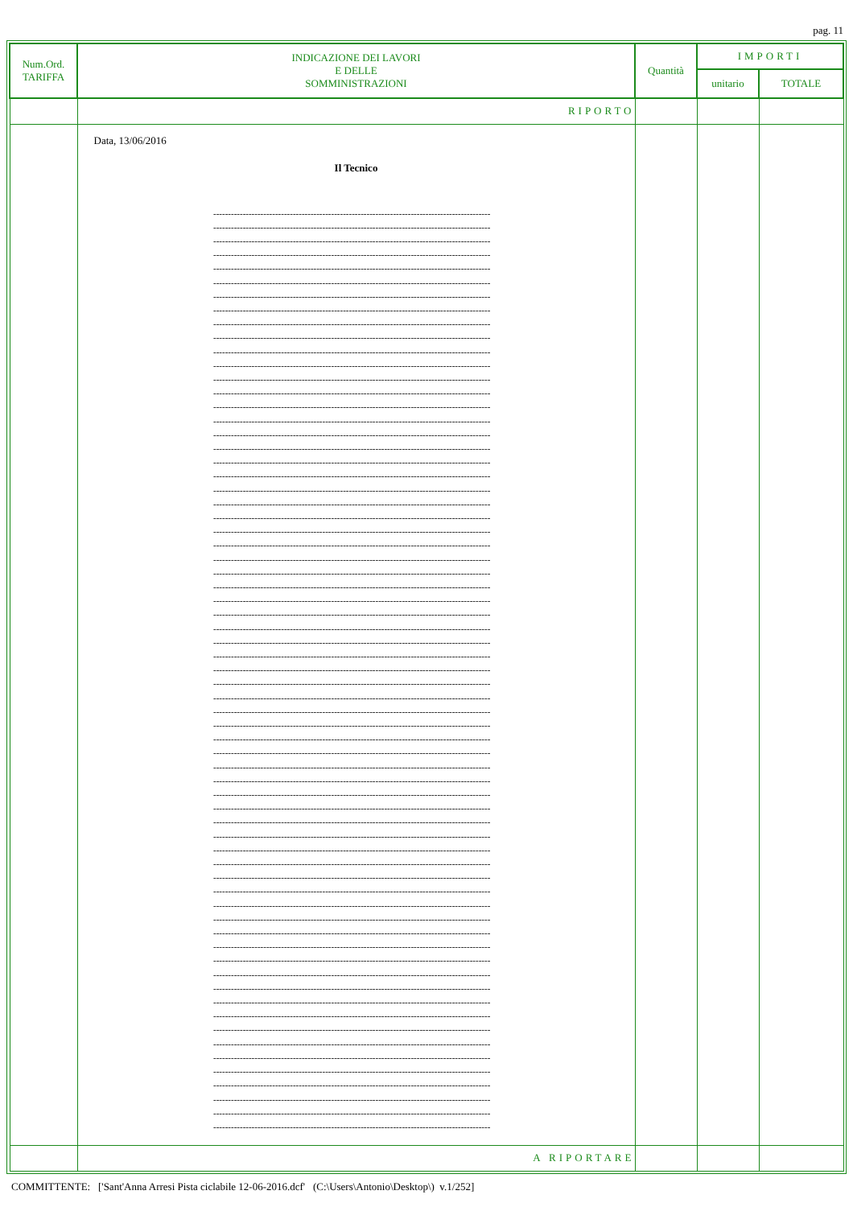pag. 11
| Num.Ord. TARIFFA | INDICAZIONE DEI LAVORI E DELLE SOMMINISTRAZIONI | Quantità | IMPORTI | |
| --- | --- | --- | --- | --- |
| | | | unitario | TOTALE |
| | RIPORTO | | | |
| | Data, 13/06/2016 Il Tecnico ---------------------------------------------------------------------------------------------- ---------------------------------------------------------------------------------------------- ---------------------------------------------------------------------------------------------- ---------------------------------------------------------------------------------------------- ---------------------------------------------------------------------------------------------- ---------------------------------------------------------------------------------------------- ---------------------------------------------------------------------------------------------- ---------------------------------------------------------------------------------------------- ---------------------------------------------------------------------------------------------- ---------------------------------------------------------------------------------------------- ---------------------------------------------------------------------------------------------- ---------------------------------------------------------------------------------------------- ---------------------------------------------------------------------------------------------- ---------------------------------------------------------------------------------------------- ---------------------------------------------------------------------------------------------- ---------------------------------------------------------------------------------------------- ---------------------------------------------------------------------------------------------- ---------------------------------------------------------------------------------------------- ---------------------------------------------------------------------------------------------- ---------------------------------------------------------------------------------------------- ---------------------------------------------------------------------------------------------- ---------------------------------------------------------------------------------------------- ---------------------------------------------------------------------------------------------- ---------------------------------------------------------------------------------------------- ---------------------------------------------------------------------------------------------- ---------------------------------------------------------------------------------------------- ---------------------------------------------------------------------------------------------- ---------------------------------------------------------------------------------------------- ---------------------------------------------------------------------------------------------- ---------------------------------------------------------------------------------------------- ---------------------------------------------------------------------------------------------- ---------------------------------------------------------------------------------------------- ---------------------------------------------------------------------------------------------- ---------------------------------------------------------------------------------------------- ---------------------------------------------------------------------------------------------- ---------------------------------------------------------------------------------------------- ---------------------------------------------------------------------------------------------- ---------------------------------------------------------------------------------------------- ---------------------------------------------------------------------------------------------- ---------------------------------------------------------------------------------------------- ---------------------------------------------------------------------------------------------- ---------------------------------------------------------------------------------------------- ---------------------------------------------------------------------------------------------- ---------------------------------------------------------------------------------------------- ---------------------------------------------------------------------------------------------- ---------------------------------------------------------------------------------------------- ---------------------------------------------------------------------------------------------- ---------------------------------------------------------------------------------------------- ---------------------------------------------------------------------------------------------- ---------------------------------------------------------------------------------------------- ---------------------------------------------------------------------------------------------- ---------------------------------------------------------------------------------------------- ---------------------------------------------------------------------------------------------- ---------------------------------------------------------------------------------------------- ---------------------------------------------------------------------------------------------- ---------------------------------------------------------------------------------------------- ---------------------------------------------------------------------------------------------- ---------------------------------------------------------------------------------------------- ---------------------------------------------------------------------------------------------- ---------------------------------------------------------------------------------------------- ---------------------------------------------------------------------------------------------- ---------------------------------------------------------------------------------------------- ---------------------------------------------------------------------------------------------- ---------------------------------------------------------------------------------------------- ---------------------------------------------------------------------------------------------- ---------------------------------------------------------------------------------------------- ---------------------------------------------------------------------------------------------- | | | |
| | A RIPORTARE | | | |
COMMITTENTE: ['Sant'Anna Arresi Pista ciclabile 12-06-2016.dcf' (C:\Users\Antonio\Desktop\) v.1/252]